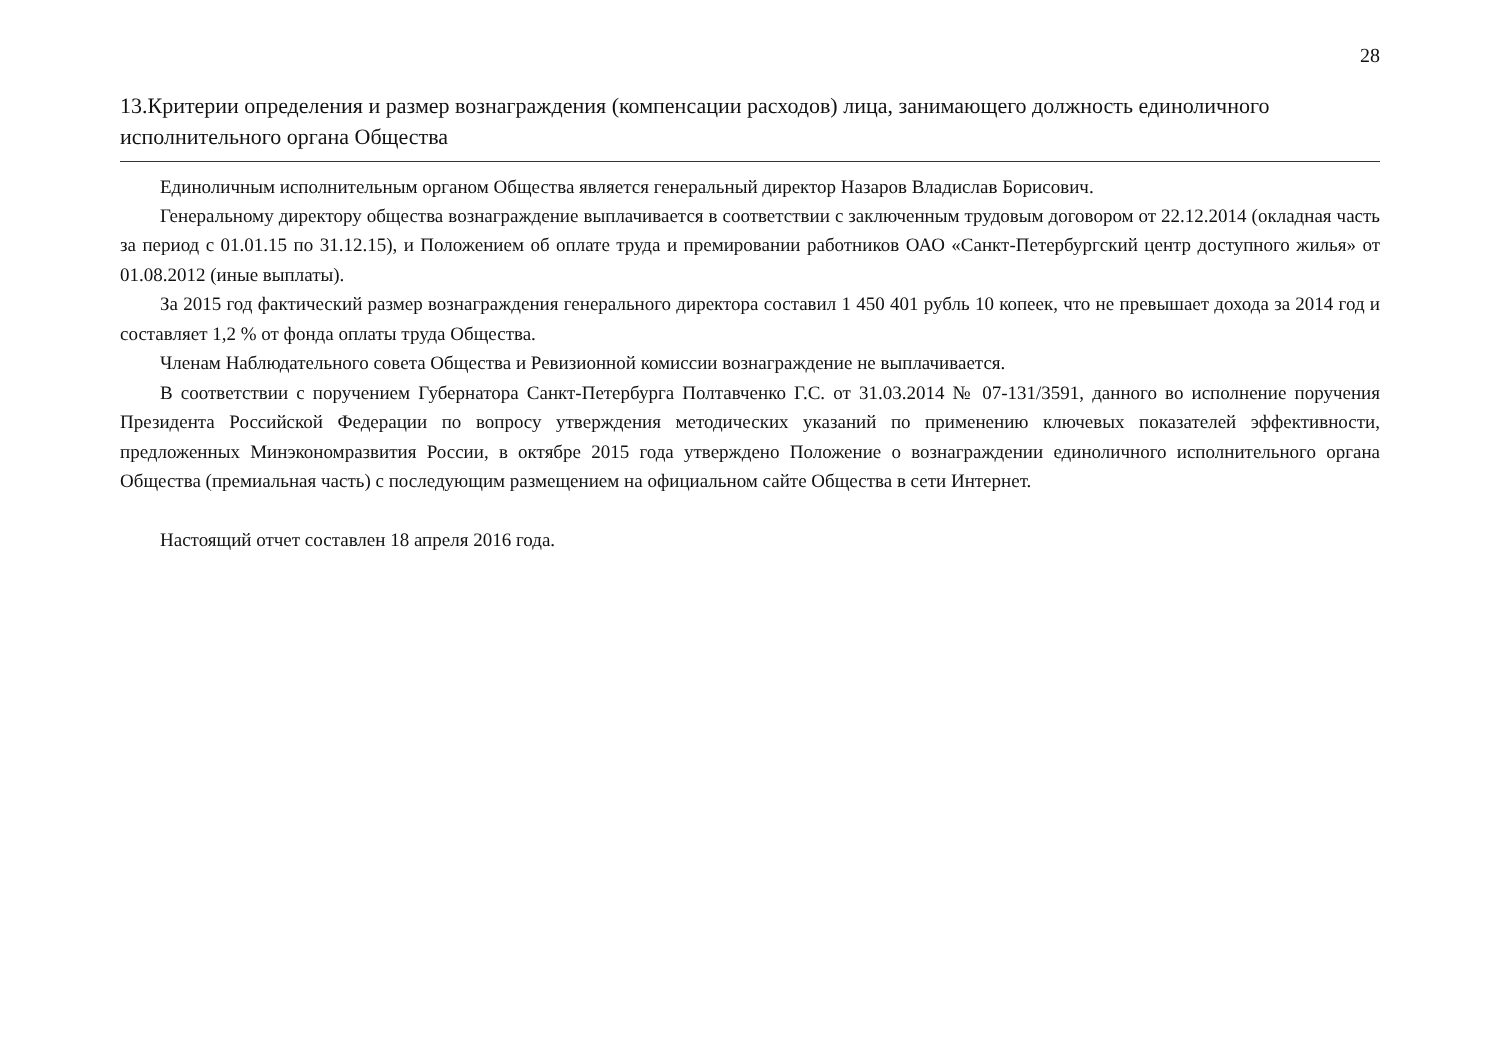28
13.Критерии определения и размер вознаграждения (компенсации расходов) лица, занимающего должность единоличного исполнительного органа Общества
Единоличным исполнительным органом Общества является генеральный директор Назаров Владислав Борисович.
Генеральному директору общества вознаграждение выплачивается в соответствии с заключенным трудовым договором от 22.12.2014 (окладная часть за период с 01.01.15 по 31.12.15), и Положением об оплате труда и премировании работников ОАО «Санкт-Петербургский центр доступного жилья» от 01.08.2012 (иные выплаты).
За 2015 год фактический размер вознаграждения генерального директора составил 1 450 401 рубль 10 копеек, что не превышает дохода за 2014 год и составляет 1,2 % от фонда оплаты труда Общества.
Членам Наблюдательного совета Общества и Ревизионной комиссии вознаграждение не выплачивается.
В соответствии с поручением Губернатора Санкт-Петербурга Полтавченко Г.С. от 31.03.2014 № 07-131/3591, данного во исполнение поручения Президента Российской Федерации по вопросу утверждения методических указаний по применению ключевых показателей эффективности, предложенных Минэкономразвития России, в октябре 2015 года утверждено Положение о вознаграждении единоличного исполнительного органа Общества (премиальная часть) с последующим размещением на официальном сайте Общества в сети Интернет.
Настоящий отчет составлен 18 апреля 2016 года.